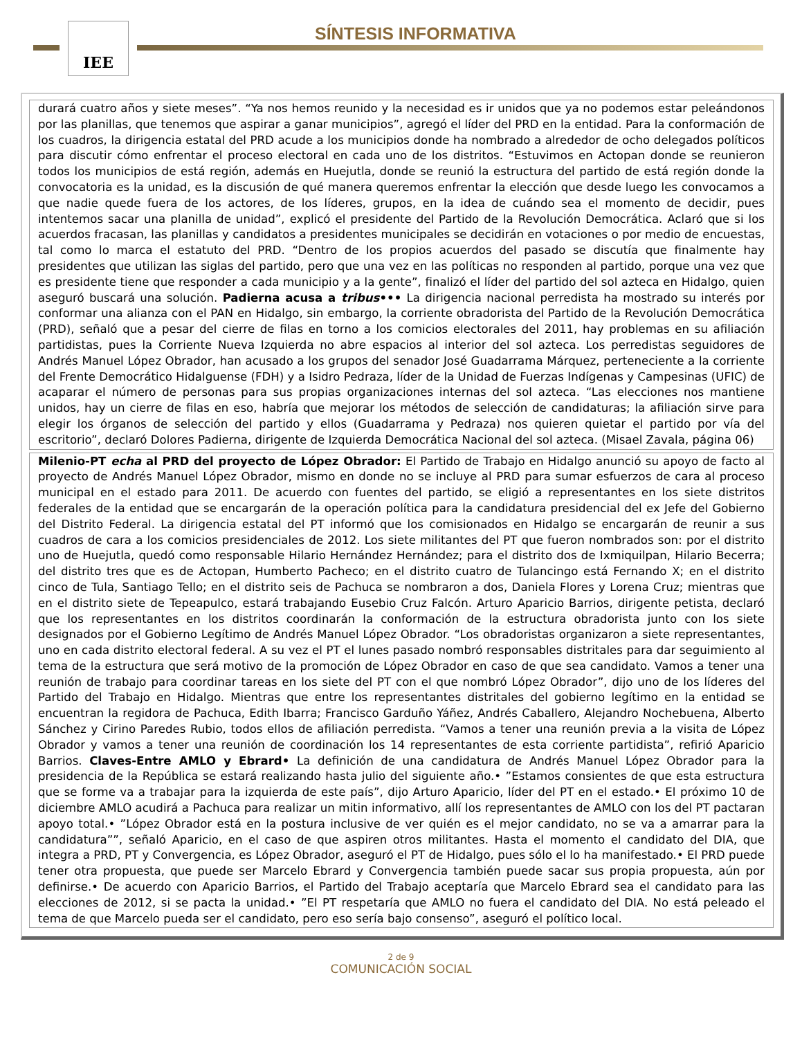IEE SÍNTESIS INFORMATIVA
durará cuatro años y siete meses”. “Ya nos hemos reunido y la necesidad es ir unidos que ya no podemos estar peleándonos por las planillas, que tenemos que aspirar a ganar municipios”, agregó el líder del PRD en la entidad. Para la conformación de los cuadros, la dirigencia estatal del PRD acude a los municipios donde ha nombrado a alrededor de ocho delegados políticos para discutir cómo enfrentar el proceso electoral en cada uno de los distritos. “Estuvimos en Actopan donde se reunieron todos los municipios de está región, además en Huejutla, donde se reunió la estructura del partido de está región donde la convocatoria es la unidad, es la discusión de qué manera queremos enfrentar la elección que desde luego les convocamos a que nadie quede fuera de los actores, de los líderes, grupos, en la idea de cuándo sea el momento de decidir, pues intentemos sacar una planilla de unidad”, explicó el presidente del Partido de la Revolución Democrática. Aclaró que si los acuerdos fracasan, las planillas y candidatos a presidentes municipales se decidirán en votaciones o por medio de encuestas, tal como lo marca el estatuto del PRD. “Dentro de los propios acuerdos del pasado se discutía que finalmente hay presidentes que utilizan las siglas del partido, pero que una vez en las políticas no responden al partido, porque una vez que es presidente tiene que responder a cada municipio y a la gente”, finalizó el líder del partido del sol azteca en Hidalgo, quien aseguró buscará una solución. Padierna acusa a tribus••• La dirigencia nacional perredista ha mostrado su interés por conformar una alianza con el PAN en Hidalgo, sin embargo, la corriente obradorista del Partido de la Revolución Democrática (PRD), señaló que a pesar del cierre de filas en torno a los comicios electorales del 2011, hay problemas en su afiliación partidistas, pues la Corriente Nueva Izquierda no abre espacios al interior del sol azteca. Los perredistas seguidores de Andrés Manuel López Obrador, han acusado a los grupos del senador José Guadarrama Márquez, perteneciente a la corriente del Frente Democrático Hidalguense (FDH) y a Isidro Pedraza, líder de la Unidad de Fuerzas Indígenas y Campesinas (UFIC) de acaparar el número de personas para sus propias organizaciones internas del sol azteca. “Las elecciones nos mantiene unidos, hay un cierre de filas en eso, habría que mejorar los métodos de selección de candidaturas; la afiliación sirve para elegir los órganos de selección del partido y ellos (Guadarrama y Pedraza) nos quieren quietar el partido por vía del escritorio”, declaró Dolores Padierna, dirigente de Izquierda Democrática Nacional del sol azteca. (Misael Zavala, página 06)
Milenio-PT echa al PRD del proyecto de López Obrador: El Partido de Trabajo en Hidalgo anunció su apoyo de facto al proyecto de Andrés Manuel López Obrador, mismo en donde no se incluye al PRD para sumar esfuerzos de cara al proceso municipal en el estado para 2011. De acuerdo con fuentes del partido, se eligió a representantes en los siete distritos federales de la entidad que se encargarán de la operación política para la candidatura presidencial del ex Jefe del Gobierno del Distrito Federal. La dirigencia estatal del PT informó que los comisionados en Hidalgo se encargarán de reunir a sus cuadros de cara a los comicios presidenciales de 2012. Los siete militantes del PT que fueron nombrados son: por el distrito uno de Huejutla, quedó como responsable Hilario Hernández Hernández; para el distrito dos de Ixmiquilpan, Hilario Becerra; del distrito tres que es de Actopan, Humberto Pacheco; en el distrito cuatro de Tulancingo está Fernando X; en el distrito cinco de Tula, Santiago Tello; en el distrito seis de Pachuca se nombraron a dos, Daniela Flores y Lorena Cruz; mientras que en el distrito siete de Tepeapulco, estará trabajando Eusebio Cruz Falcón. Arturo Aparicio Barrios, dirigente petista, declaró que los representantes en los distritos coordinarán la conformación de la estructura obradorista junto con los siete designados por el Gobierno Legítimo de Andrés Manuel López Obrador. “Los obradoristas organizaron a siete representantes, uno en cada distrito electoral federal. A su vez el PT el lunes pasado nombró responsables distritales para dar seguimiento al tema de la estructura que será motivo de la promoción de López Obrador en caso de que sea candidato. Vamos a tener una reunión de trabajo para coordinar tareas en los siete del PT con el que nombró López Obrador”, dijo uno de los líderes del Partido del Trabajo en Hidalgo. Mientras que entre los representantes distritales del gobierno legítimo en la entidad se encuentran la regidora de Pachuca, Edith Ibarra; Francisco Garduño Yáñez, Andrés Caballero, Alejandro Nochebuena, Alberto Sánchez y Cirino Paredes Rubio, todos ellos de afiliación perredista. “Vamos a tener una reunión previa a la visita de López Obrador y vamos a tener una reunión de coordinación los 14 representantes de esta corriente partidista”, refirió Aparicio Barrios. Claves-Entre AMLO y Ebrard• La definición de una candidatura de Andrés Manuel López Obrador para la presidencia de la República se estará realizando hasta julio del siguiente año.• ”Estamos consientes de que esta estructura que se forme va a trabajar para la izquierda de este país”, dijo Arturo Aparicio, líder del PT en el estado.• El próximo 10 de diciembre AMLO acudirá a Pachuca para realizar un mitin informativo, allí los representantes de AMLO con los del PT pactaran apoyo total.• ”López Obrador está en la postura inclusive de ver quién es el mejor candidato, no se va a amarrar para la candidatura””, señaló Aparicio, en el caso de que aspiren otros militantes. Hasta el momento el candidato del DIA, que integra a PRD, PT y Convergencia, es López Obrador, aseguró el PT de Hidalgo, pues sólo el lo ha manifestado.• El PRD puede tener otra propuesta, que puede ser Marcelo Ebrard y Convergencia también puede sacar sus propia propuesta, aún por definirse.• De acuerdo con Aparicio Barrios, el Partido del Trabajo aceptaría que Marcelo Ebrard sea el candidato para las elecciones de 2012, si se pacta la unidad.• ”El PT respetaría que AMLO no fuera el candidato del DIA. No está peleado el tema de que Marcelo pueda ser el candidato, pero eso sería bajo consenso”, aseguró el político local.
2 de 9
COMUNICACIÓN SOCIAL